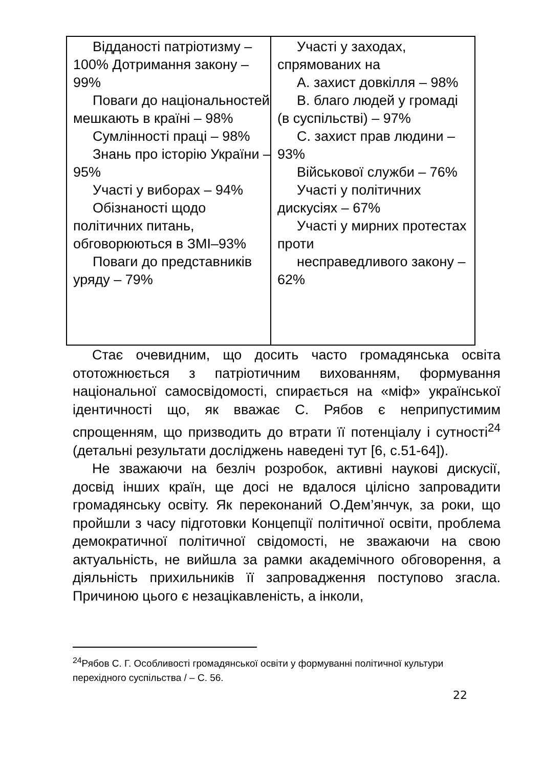| Відданості патріотизму – 100% Дотримання закону – 99% Поваги до національностей, мешкають в країні – 98% Сумлінності праці – 98% Знань про історію України – 95% Участі у виборах – 94% Обізнаності щодо політичних питань, обговорюються в ЗМІ–93% Поваги до представників уряду – 79% | Участі у заходах, спрямованих на A. захист довкілля – 98% B. благо людей у громаді (в суспільстві) – 97% C. захист прав людини – 93% Військової служби – 76% Участі у політичних дискусіях – 67% Участі у мирних протестах проти несправедливого закону – 62% |
Стає очевидним, що досить часто громадянська освіта ототожнюється з патріотичним вихованням, формування національної самосвідомості, спирається на «міф» української ідентичності що, як вважає С. Рябов є неприпустимим спрощенням, що призводить до втрати її потенціалу і сутності<sup>24</sup> (детальні результати досліджень наведені тут [6, с.51-64]).
Не зважаючи на безліч розробок, активні наукові дискусії, досвід інших країн, ще досі не вдалося цілісно запровадити громадянську освіту. Як переконаний О.Дем’янчук, за роки, що пройшли з часу підготовки Концепції політичної освіти, проблема демократичної політичної свідомості, не зважаючи на свою актуальність, не вийшла за рамки академічного обговорення, а діяльність прихильників її запровадження поступово згасла. Причиною цього є незацікавленість, а інколи,
<sup>24</sup> Рябов С. Г. Особливості громадянської освіти у формуванні політичної культури перехідного суспільства / – С. 56.
22